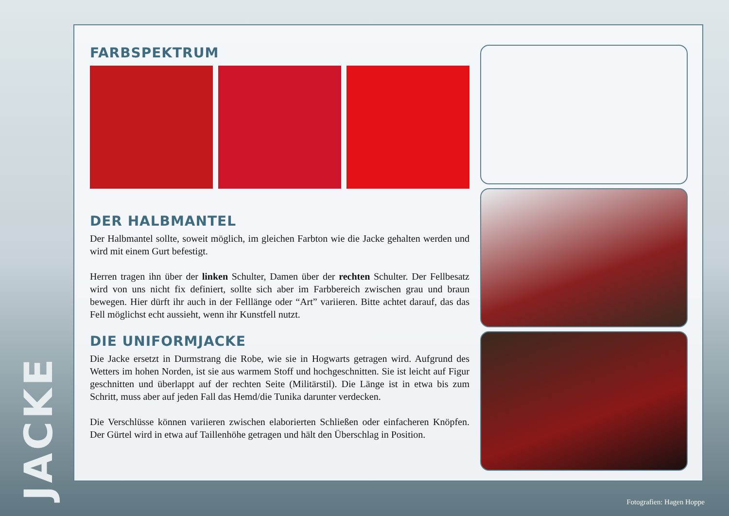JACKE
FARBSPEKTRUM
DER HALBMANTEL
Der Halbmantel sollte, soweit möglich, im gleichen Farbton wie die Jacke gehalten werden und wird mit einem Gurt befestigt.
Herren tragen ihn über der linken Schulter, Damen über der rechten Schulter. Der Fellbesatz wird von uns nicht fix definiert, sollte sich aber im Farbbereich zwischen grau und braun bewegen. Hier dürft ihr auch in der Felllänge oder “Art” variieren. Bitte achtet darauf, das das Fell möglichst echt aussieht, wenn ihr Kunstfell nutzt.
DIE UNIFORMJACKE
Die Jacke ersetzt in Durmstrang die Robe, wie sie in Hogwarts getragen wird. Aufgrund des Wetters im hohen Norden, ist sie aus warmem Stoff und hochgeschnitten. Sie ist leicht auf Figur geschnitten und überlappt auf der rechten Seite (Militärstil). Die Länge ist in etwa bis zum Schritt, muss aber auf jeden Fall das Hemd/die Tunika darunter verdecken.
Die Verschlüsse können variieren zwischen elaborierten Schließen oder einfacheren Knöpfen. Der Gürtel wird in etwa auf Taillenhöhe getragen und hält den Überschlag in Position.
Fotografien: Hagen Hoppe